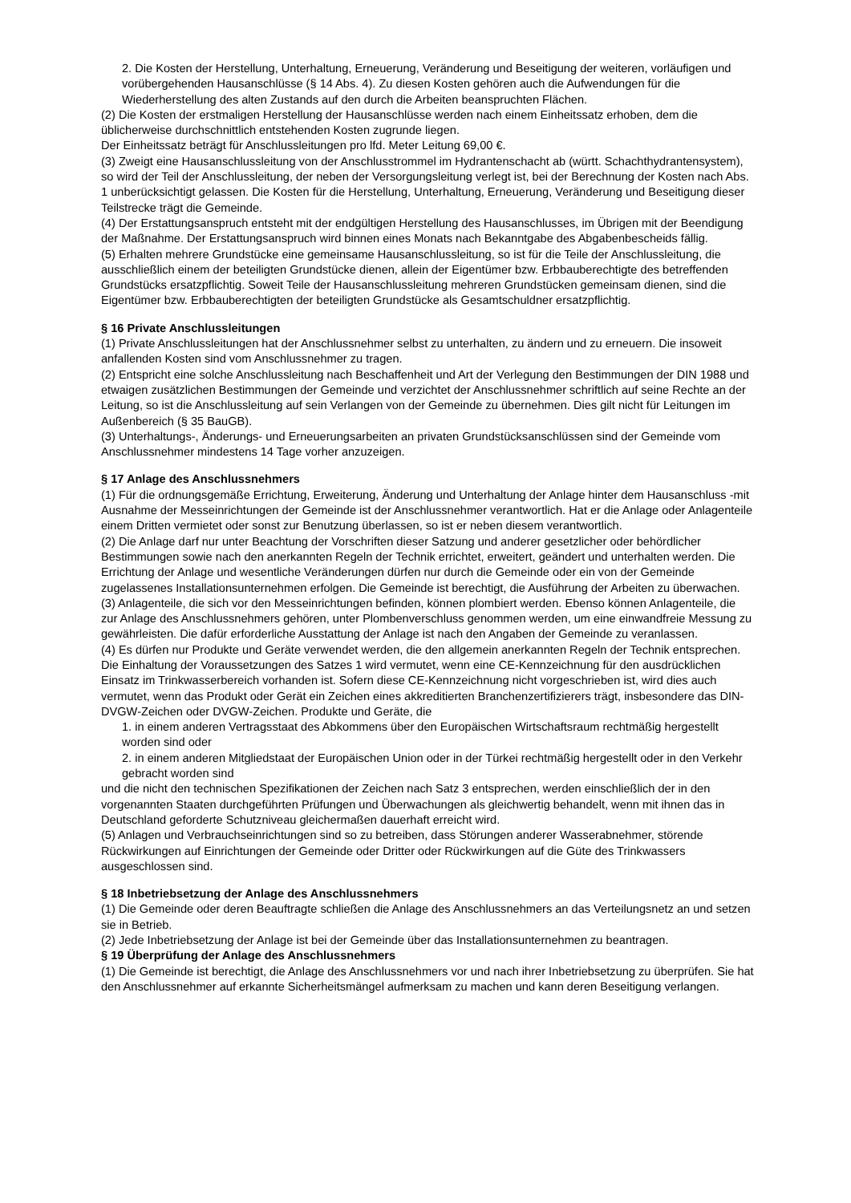2. Die Kosten der Herstellung, Unterhaltung, Erneuerung, Veränderung und Beseitigung der weiteren, vorläufigen und vorübergehenden Hausanschlüsse (§ 14 Abs. 4). Zu diesen Kosten gehören auch die Aufwendungen für die Wiederherstellung des alten Zustands auf den durch die Arbeiten beanspruchten Flächen.
(2) Die Kosten der erstmaligen Herstellung der Hausanschlüsse werden nach einem Einheitssatz erhoben, dem die üblicherweise durchschnittlich entstehenden Kosten zugrunde liegen.
Der Einheitssatz beträgt für Anschlussleitungen pro lfd. Meter Leitung 69,00 €.
(3) Zweigt eine Hausanschlussleitung von der Anschlusstrommel im Hydrantenschacht ab (württ. Schachthydrantensystem), so wird der Teil der Anschlussleitung, der neben der Versorgungsleitung verlegt ist, bei der Berechnung der Kosten nach Abs. 1 unberücksichtigt gelassen. Die Kosten für die Herstellung, Unterhaltung, Erneuerung, Veränderung und Beseitigung dieser Teilstrecke trägt die Gemeinde.
(4) Der Erstattungsanspruch entsteht mit der endgültigen Herstellung des Hausanschlusses, im Übrigen mit der Beendigung der Maßnahme. Der Erstattungsanspruch wird binnen eines Monats nach Bekanntgabe des Abgabenbescheids fällig.
(5) Erhalten mehrere Grundstücke eine gemeinsame Hausanschlussleitung, so ist für die Teile der Anschlussleitung, die ausschließlich einem der beteiligten Grundstücke dienen, allein der Eigentümer bzw. Erbbauberechtigte des betreffenden Grundstücks ersatzpflichtig. Soweit Teile der Hausanschlussleitung mehreren Grundstücken gemeinsam dienen, sind die Eigentümer bzw. Erbbauberechtigten der beteiligten Grundstücke als Gesamtschuldner ersatzpflichtig.
§ 16 Private Anschlussleitungen
(1) Private Anschlussleitungen hat der Anschlussnehmer selbst zu unterhalten, zu ändern und zu erneuern. Die insoweit anfallenden Kosten sind vom Anschlussnehmer zu tragen.
(2) Entspricht eine solche Anschlussleitung nach Beschaffenheit und Art der Verlegung den Bestimmungen der DIN 1988 und etwaigen zusätzlichen Bestimmungen der Gemeinde und verzichtet der Anschlussnehmer schriftlich auf seine Rechte an der Leitung, so ist die Anschlussleitung auf sein Verlangen von der Gemeinde zu übernehmen. Dies gilt nicht für Leitungen im Außenbereich (§ 35 BauGB).
(3) Unterhaltungs-, Änderungs- und Erneuerungsarbeiten an privaten Grundstücksanschlüssen sind der Gemeinde vom Anschlussnehmer mindestens 14 Tage vorher anzuzeigen.
§ 17 Anlage des Anschlussnehmers
(1) Für die ordnungsgemäße Errichtung, Erweiterung, Änderung und Unterhaltung der Anlage hinter dem Hausanschluss -mit Ausnahme der Messeinrichtungen der Gemeinde ist der Anschlussnehmer verantwortlich. Hat er die Anlage oder Anlagenteile einem Dritten vermietet oder sonst zur Benutzung überlassen, so ist er neben diesem verantwortlich.
(2) Die Anlage darf nur unter Beachtung der Vorschriften dieser Satzung und anderer gesetzlicher oder behördlicher Bestimmungen sowie nach den anerkannten Regeln der Technik errichtet, erweitert, geändert und unterhalten werden. Die Errichtung der Anlage und wesentliche Veränderungen dürfen nur durch die Gemeinde oder ein von der Gemeinde zugelassenes Installationsunternehmen erfolgen. Die Gemeinde ist berechtigt, die Ausführung der Arbeiten zu überwachen.
(3) Anlagenteile, die sich vor den Messeinrichtungen befinden, können plombiert werden. Ebenso können Anlagenteile, die zur Anlage des Anschlussnehmers gehören, unter Plombenverschluss genommen werden, um eine einwandfreie Messung zu gewährleisten. Die dafür erforderliche Ausstattung der Anlage ist nach den Angaben der Gemeinde zu veranlassen.
(4) Es dürfen nur Produkte und Geräte verwendet werden, die den allgemein anerkannten Regeln der Technik entsprechen. Die Einhaltung der Voraussetzungen des Satzes 1 wird vermutet, wenn eine CE-Kennzeichnung für den ausdrücklichen Einsatz im Trinkwasserbereich vorhanden ist. Sofern diese CE-Kennzeichnung nicht vorgeschrieben ist, wird dies auch vermutet, wenn das Produkt oder Gerät ein Zeichen eines akkreditierten Branchenzertifizierers trägt, insbesondere das DIN-DVGW-Zeichen oder DVGW-Zeichen. Produkte und Geräte, die
1. in einem anderen Vertragsstaat des Abkommens über den Europäischen Wirtschaftsraum rechtmäßig hergestellt worden sind oder
2. in einem anderen Mitgliedstaat der Europäischen Union oder in der Türkei rechtmäßig hergestellt oder in den Verkehr gebracht worden sind
und die nicht den technischen Spezifikationen der Zeichen nach Satz 3 entsprechen, werden einschließlich der in den vorgenannten Staaten durchgeführten Prüfungen und Überwachungen als gleichwertig behandelt, wenn mit ihnen das in Deutschland geforderte Schutzniveau gleichermaßen dauerhaft erreicht wird.
(5) Anlagen und Verbrauchseinrichtungen sind so zu betreiben, dass Störungen anderer Wasserabnehmer, störende Rückwirkungen auf Einrichtungen der Gemeinde oder Dritter oder Rückwirkungen auf die Güte des Trinkwassers ausgeschlossen sind.
§ 18 Inbetriebsetzung der Anlage des Anschlussnehmers
(1) Die Gemeinde oder deren Beauftragte schließen die Anlage des Anschlussnehmers an das Verteilungsnetz an und setzen sie in Betrieb.
(2) Jede Inbetriebsetzung der Anlage ist bei der Gemeinde über das Installationsunternehmen zu beantragen.
§ 19 Überprüfung der Anlage des Anschlussnehmers
(1) Die Gemeinde ist berechtigt, die Anlage des Anschlussnehmers vor und nach ihrer Inbetriebsetzung zu überprüfen. Sie hat den Anschlussnehmer auf erkannte Sicherheitsmängel aufmerksam zu machen und kann deren Beseitigung verlangen.